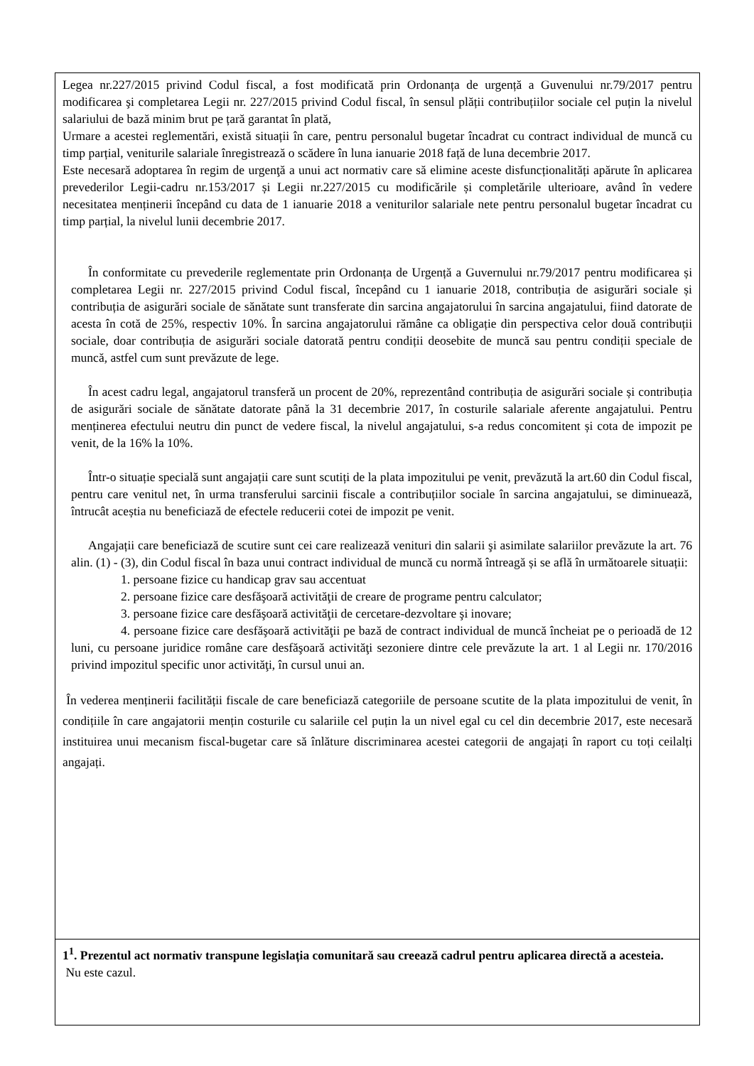| Legea nr.227/2015 privind Codul fiscal, a fost modificată prin Ordonanța de urgență a Guvenului nr.79/2017 pentru modificarea şi completarea Legii nr. 227/2015 privind Codul fiscal, în sensul plății contribuțiilor sociale cel puțin la nivelul salariului de bază minim brut pe țară garantat în plată, Urmare a acestei reglementări, există situații în care, pentru personalul bugetar încadrat cu contract individual de muncă cu timp parțial, veniturile salariale înregistrează o scădere în luna ianuarie 2018 față de luna decembrie 2017. Este necesară adoptarea în regim de urgenţă a unui act normativ care să elimine aceste disfuncționalități apărute în aplicarea prevederilor Legii-cadru nr.153/2017 și Legii nr.227/2015 cu modificările și completările ulterioare, având în vedere necesitatea menținerii începând cu data de 1 ianuarie 2018 a veniturilor salariale nete pentru personalul bugetar încadrat cu timp parțial, la nivelul lunii decembrie 2017. În conformitate cu prevederile reglementate prin Ordonanța de Urgență a Guvernului nr.79/2017 pentru modificarea și completarea Legii nr. 227/2015 privind Codul fiscal, începând cu 1 ianuarie 2018, contribuția de asigurări sociale și contribuția de asigurări sociale de sănătate sunt transferate din sarcina angajatorului în sarcina angajatului, fiind datorate de acesta în cotă de 25%, respectiv 10%. În sarcina angajatorului rămâne ca obligație din perspectiva celor două contribuții sociale, doar contribuția de asigurări sociale datorată pentru condiții deosebite de muncă sau pentru condiții speciale de muncă, astfel cum sunt prevăzute de lege. În acest cadru legal, angajatorul transferă un procent de 20%, reprezentând contribuția de asigurări sociale și contribuția de asigurări sociale de sănătate datorate până la 31 decembrie 2017, în costurile salariale aferente angajatului. Pentru menținerea efectului neutru din punct de vedere fiscal, la nivelul angajatului, s-a redus concomitent și cota de impozit pe venit, de la 16% la 10%. Într-o situație specială sunt angajații care sunt scutiți de la plata impozitului pe venit, prevăzută la art.60 din Codul fiscal, pentru care venitul net, în urma transferului sarcinii fiscale a contribuțiilor sociale în sarcina angajatului, se diminuează, întrucât aceștia nu beneficiază de efectele reducerii cotei de impozit pe venit. Angajații care beneficiază de scutire sunt cei care realizează venituri din salarii şi asimilate salariilor prevăzute la art. 76 alin. (1) - (3), din Codul fiscal în baza unui contract individual de muncă cu normă întreagă și se află în următoarele situații: 1. persoane fizice cu handicap grav sau accentuat 2. persoane fizice care desfăşoară activităţii de creare de programe pentru calculator; 3. persoane fizice care desfăşoară activităţii de cercetare-dezvoltare şi inovare; 4. persoane fizice care desfăşoară activităţii pe bază de contract individual de muncă încheiat pe o perioadă de 12 luni, cu persoane juridice române care desfăşoară activităţi sezoniere dintre cele prevăzute la art. 1 al Legii nr. 170/2016 privind impozitul specific unor activităţi, în cursul unui an. În vederea menținerii facilității fiscale de care beneficiază categoriile de persoane scutite de la plata impozitului de venit, în condițiile în care angajatorii mențin costurile cu salariile cel puțin la un nivel egal cu cel din decembrie 2017, este necesară instituirea unui mecanism fiscal-bugetar care să înlăture discriminarea acestei categorii de angajați în raport cu toți ceilalți angajați. |
| 1<sup>1</sup>. Prezentul act normativ transpune legislația comunitară sau creează cadrul pentru aplicarea directă a acesteia. Nu este cazul. |